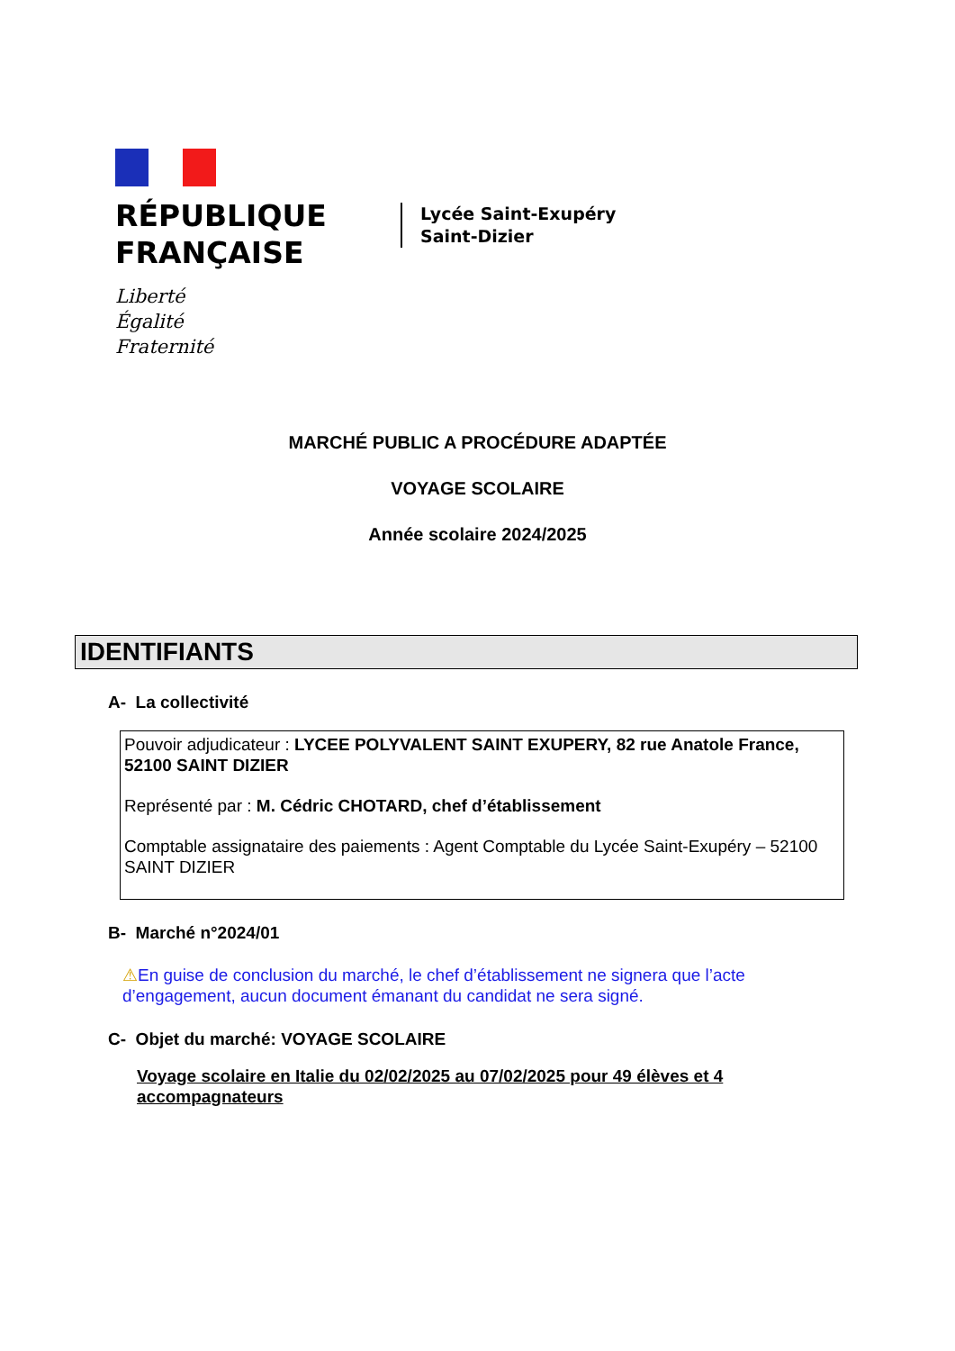RÉPUBLIQUE
FRANÇAISE
Liberté
Égalité
Fraternité
Lycée Saint-Exupéry
Saint-Dizier
MARCHÉ PUBLIC A PROCÉDURE ADAPTÉE
VOYAGE SCOLAIRE
Année scolaire 2024/2025
IDENTIFIANTS
A- La collectivité
Pouvoir adjudicateur : LYCEE POLYVALENT SAINT EXUPERY, 82 rue Anatole France, 52100 SAINT DIZIER
Représenté par : M. Cédric CHOTARD, chef d’établissement
Comptable assignataire des paiements : Agent Comptable du Lycée Saint-Exupéry – 52100 SAINT DIZIER
B- Marché n°2024/01
⚠En guise de conclusion du marché, le chef d’établissement ne signera que l’acte d’engagement, aucun document émanant du candidat ne sera signé.
C- Objet du marché: VOYAGE SCOLAIRE
Voyage scolaire en Italie du 02/02/2025 au 07/02/2025 pour 49 élèves et 4 accompagnateurs